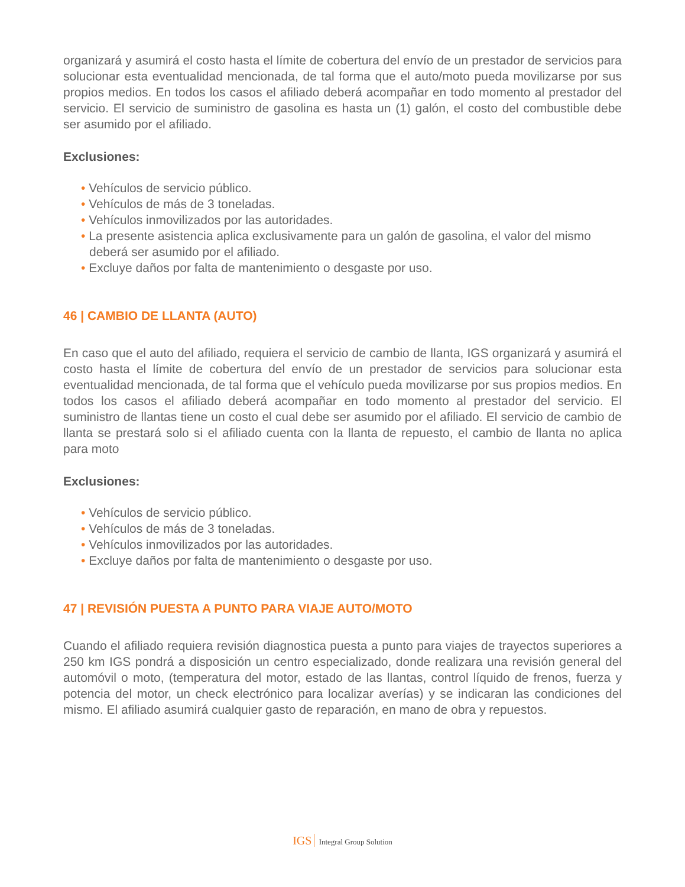organizará y asumirá el costo hasta el límite de cobertura del envío de un prestador de servicios para solucionar esta eventualidad mencionada, de tal forma que el auto/moto pueda movilizarse por sus propios medios. En todos los casos el afiliado deberá acompañar en todo momento al prestador del servicio. El servicio de suministro de gasolina es hasta un (1) galón, el costo del combustible debe ser asumido por el afiliado.
Exclusiones:
• Vehículos de servicio público.
• Vehículos de más de 3 toneladas.
• Vehículos inmovilizados por las autoridades.
• La presente asistencia aplica exclusivamente para un galón de gasolina, el valor del mismo deberá ser asumido por el afiliado.
• Excluye daños por falta de mantenimiento o desgaste por uso.
46 | CAMBIO DE LLANTA (AUTO)
En caso que el auto del afiliado, requiera el servicio de cambio de llanta, IGS organizará y asumirá el costo hasta el límite de cobertura del envío de un prestador de servicios para solucionar esta eventualidad mencionada, de tal forma que el vehículo pueda movilizarse por sus propios medios. En todos los casos el afiliado deberá acompañar en todo momento al prestador del servicio. El suministro de llantas tiene un costo el cual debe ser asumido por el afiliado. El servicio de cambio de llanta se prestará solo si el afiliado cuenta con la llanta de repuesto, el cambio de llanta no aplica para moto
Exclusiones:
• Vehículos de servicio público.
• Vehículos de más de 3 toneladas.
• Vehículos inmovilizados por las autoridades.
• Excluye daños por falta de mantenimiento o desgaste por uso.
47 | REVISIÓN PUESTA A PUNTO PARA VIAJE AUTO/MOTO
Cuando el afiliado requiera revisión diagnostica puesta a punto para viajes de trayectos superiores a 250 km IGS pondrá a disposición un centro especializado, donde realizara una revisión general del automóvil o moto, (temperatura del motor, estado de las llantas, control líquido de frenos, fuerza y potencia del motor, un check electrónico para localizar averías) y se indicaran las condiciones del mismo. El afiliado asumirá cualquier gasto de reparación, en mano de obra y repuestos.
IGS Integral Group Solution